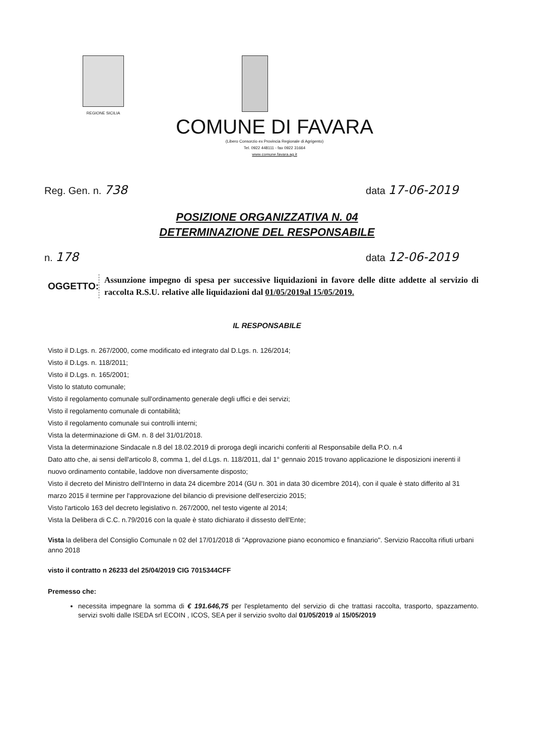REGIONE SICILIA
COMUNE DI FAVARA
(Libero Consorzio ex Provincia Regionale di Agrigento)
Tel. 0922 448111 - fax 0922 31664
www.comune.favara.ag.it
Reg. Gen. n. 738 data 17-06-2019
POSIZIONE ORGANIZZATIVA N. 04
DETERMINAZIONE DEL RESPONSABILE
n. 178 data 12-06-2019
OGGETTO:
Assunzione impegno di spesa per successive liquidazioni in favore delle ditte addette al servizio di raccolta R.S.U. relative alle liquidazioni dal 01/05/2019al 15/05/2019.
IL RESPONSABILE
Visto il D.Lgs. n. 267/2000, come modificato ed integrato dal D.Lgs. n. 126/2014;
Visto il D.Lgs. n. 118/2011;
Visto il D.Lgs. n. 165/2001;
Visto lo statuto comunale;
Visto il regolamento comunale sull'ordinamento generale degli uffici e dei servizi;
Visto il regolamento comunale di contabilità;
Visto il regolamento comunale sui controlli interni;
Vista la determinazione di GM. n. 8 del 31/01/2018.
Vista la determinazione Sindacale n.8 del 18.02.2019 di proroga degli incarichi conferiti al Responsabile della P.O. n.4
Dato atto che, ai sensi dell'articolo 8, comma 1, del d.Lgs. n. 118/2011, dal 1° gennaio 2015 trovano applicazione le disposizioni inerenti il nuovo ordinamento contabile, laddove non diversamente disposto;
Visto il decreto del Ministro dell'Interno in data 24 dicembre 2014 (GU n. 301 in data 30 dicembre 2014), con il quale è stato differito al 31 marzo 2015 il termine per l'approvazione del bilancio di previsione dell'esercizio 2015;
Visto l'articolo 163 del decreto legislativo n. 267/2000, nel testo vigente al 2014;
Vista la Delibera di C.C. n.79/2016 con la quale è stato dichiarato il dissesto dell'Ente;
Vista la delibera del Consiglio Comunale n 02 del 17/01/2018 di "Approvazione piano economico e finanziario". Servizio Raccolta rifiuti urbani anno 2018
visto il contratto n 26233 del 25/04/2019 CIG 7015344CFF
Premesso che:
necessita impegnare la somma di € 191.646,75 per l'espletamento del servizio di che trattasi raccolta, trasporto, spazzamento. servizi svolti dalle ISEDA srl ECOIN , ICOS, SEA per il servizio svolto dal 01/05/2019 al 15/05/2019